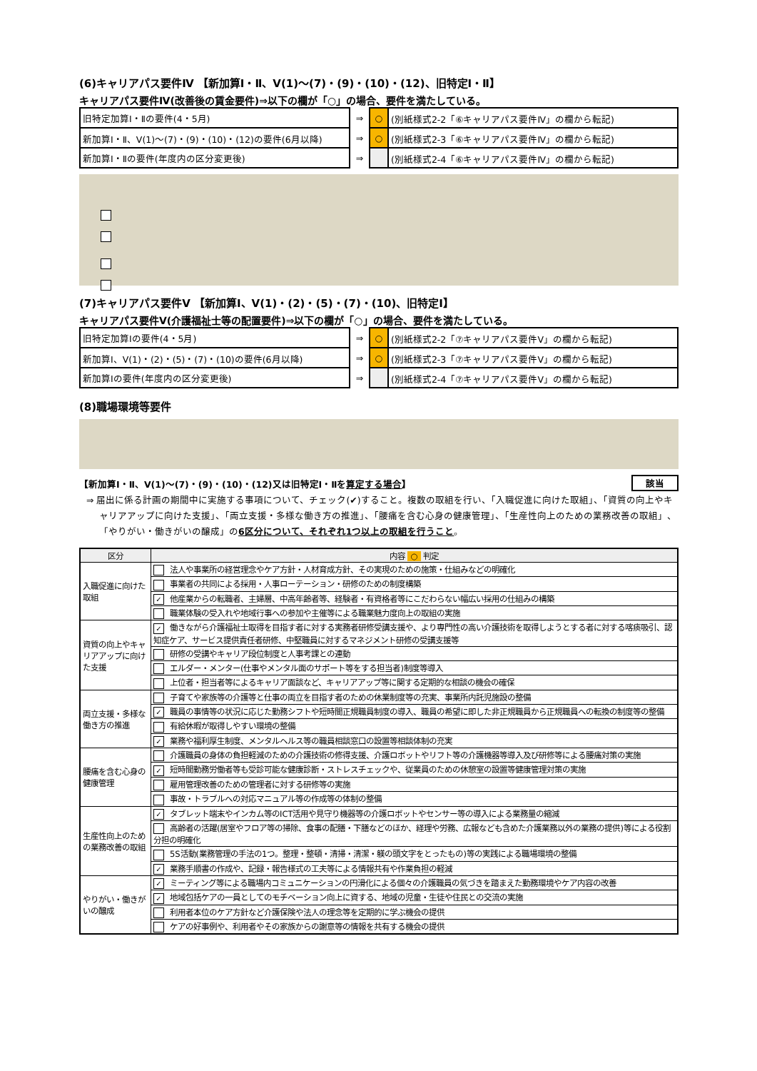(6)キャリアパス要件Ⅳ 【新加算Ⅰ・Ⅱ、Ⅴ(1)～(7)・(9)・(10)・(12)、旧特定Ⅰ・Ⅱ】
キャリアパス要件Ⅳ(改善後の賃金要件)⇒以下の欄が「○」の場合、要件を満たしている。
| 旧特定加算Ⅰ・Ⅱの要件(4・5月) | ⇒ | ○ | (別紙様式2-2「⑥キャリアパス要件Ⅳ」の欄から転記) |
| 新加算Ⅰ・Ⅱ、Ⅴ(1)～(7)・(9)・(10)・(12)の要件(6月以降) | ⇒ | ○ | (別紙様式2-3「⑥キャリアパス要件Ⅳ」の欄から転記) |
| 新加算Ⅰ・Ⅱの要件(年度内の区分変更後) | ⇒ | | (別紙様式2-4「⑥キャリアパス要件Ⅳ」の欄から転記) |
(7)キャリアパス要件Ⅴ 【新加算Ⅰ、Ⅴ(1)・(2)・(5)・(7)・(10)、旧特定Ⅰ】
キャリアパス要件Ⅴ(介護福祉士等の配置要件)⇒以下の欄が「○」の場合、要件を満たしている。
| 旧特定加算Ⅰの要件(4・5月) | ⇒ | ○ | (別紙様式2-2「⑦キャリアパス要件Ⅴ」の欄から転記) |
| 新加算Ⅰ、Ⅴ(1)・(2)・(5)・(7)・(10)の要件(6月以降) | ⇒ | ○ | (別紙様式2-3「⑦キャリアパス要件Ⅴ」の欄から転記) |
| 新加算Ⅰの要件(年度内の区分変更後) | ⇒ | | (別紙様式2-4「⑦キャリアパス要件Ⅴ」の欄から転記) |
(8)職場環境等要件
【新加算Ⅰ・Ⅱ、Ⅴ(1)～(7)・(9)・(10)・(12)又は旧特定Ⅰ・Ⅱを算定する場合】 該当
⇒ 届出に係る計画の期間中に実施する事項について、チェック(✔)すること。複数の取組を行い、「入職促進に向けた取組」、「資質の向上やキャリアアップに向けた支援」、「両立支援・多様な働き方の推進」、「腰痛を含む心身の健康管理」、「生産性向上のための業務改善の取組」、「やりがい・働きがいの醸成」の6区分について、それぞれ1つ以上の取組を行うこと。
| 区分 | 内容 ○ 判定 |
| --- | --- |
| 入職促進に向けた取組 | 法人や事業所の経営理念やケア方針・人材育成方針、その実現のための施策・仕組みなどの明確化 |
| | 事業者の共同による採用・人事ローテーション・研修のための制度構築 |
| | ✓ 他産業からの転職者、主婦層、中高年齢者等、経験者・有資格者等にこだわらない幅広い採用の仕組みの構築 |
| | 職業体験の受入れや地域行事への参加や主催等による職業魅力度向上の取組の実施 |
| 資質の向上やキャリアアップに向けた支援 | ✓ 働きながら介護福祉士取得を目指す者に対する実務者研修受講支援や、より専門性の高い介護技術を取得しようとする者に対する喀痰吸引、認知症ケア、サービス提供責任者研修、中堅職員に対するマネジメント研修の受講支援等 |
| | 研修の受講やキャリア段位制度と人事考課との連動 |
| | エルダー・メンター(仕事やメンタル面のサポート等をする担当者)制度等導入 |
| | 上位者・担当者等によるキャリア面談など、キャリアアップ等に関する定期的な相談の機会の確保 |
| 両立支援・多様な働き方の推進 | 子育てや家族等の介護等と仕事の両立を目指す者のための休業制度等の充実、事業所内託児施設の整備 |
| | ✓ 職員の事情等の状況に応じた勤務シフトや短時間正規職員制度の導入、職員の希望に即した非正規職員から正規職員への転換の制度等の整備 |
| | 有給休暇が取得しやすい環境の整備 |
| | ✓ 業務や福利厚生制度、メンタルヘルス等の職員相談窓口の設置等相談体制の充実 |
| 腰痛を含む心身の健康管理 | 介護職員の身体の負担軽減のための介護技術の修得支援、介護ロボットやリフト等の介護機器等導入及び研修等による腰痛対策の実施 |
| | ✓ 短時間勤務労働者等も受診可能な健康診断・ストレスチェックや、従業員のための休憩室の設置等健康管理対策の実施 |
| | 雇用管理改善のための管理者に対する研修等の実施 |
| | 事故・トラブルへの対応マニュアル等の作成等の体制の整備 |
| 生産性向上のための業務改善の取組 | ✓ タブレット端末やインカム等のICT活用や見守り機器等の介護ロボットやセンサー等の導入による業務量の縮減 |
| | 高齢者の活躍(居室やフロア等の掃除、食事の配膳・下膳などのほか、経理や労務、広報なども含めた介護業務以外の業務の提供)等による役割分担の明確化 |
| | 5S活動(業務管理の手法の1つ。整理・整頓・清掃・清潔・躾の頭文字をとったもの)等の実践による職場環境の整備 |
| | ✓ 業務手順書の作成や、記録・報告様式の工夫等による情報共有や作業負担の軽減 |
| やりがい・働きがいの醸成 | ✓ ミーティング等による職場内コミュニケーションの円滑化による個々の介護職員の気づきを踏まえた勤務環境やケア内容の改善 |
| | ✓ 地域包括ケアの一員としてのモチベーション向上に資する、地域の児童・生徒や住民との交流の実施 |
| | 利用者本位のケア方針など介護保険や法人の理念等を定期的に学ぶ機会の提供 |
| | ケアの好事例や、利用者やその家族からの謝意等の情報を共有する機会の提供 |